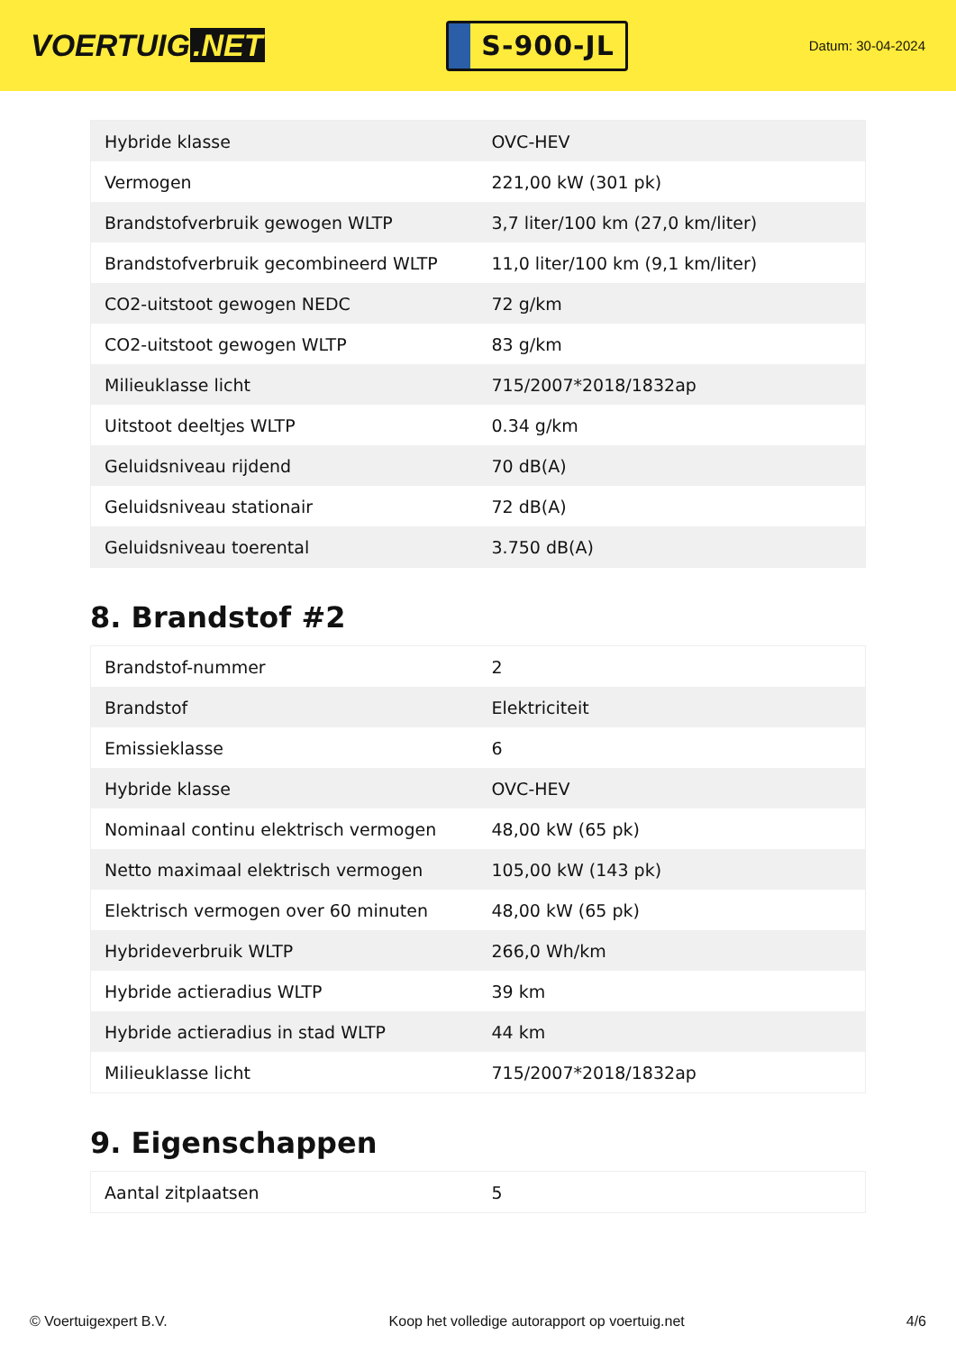VOERTUIG.NET
S-900-JL
Datum: 30-04-2024
| Hybride klasse | OVC-HEV |
| Vermogen | 221,00 kW (301 pk) |
| Brandstofverbruik gewogen WLTP | 3,7 liter/100 km (27,0 km/liter) |
| Brandstofverbruik gecombineerd WLTP | 11,0 liter/100 km (9,1 km/liter) |
| CO2-uitstoot gewogen NEDC | 72 g/km |
| CO2-uitstoot gewogen WLTP | 83 g/km |
| Milieuklasse licht | 715/2007*2018/1832ap |
| Uitstoot deeltjes WLTP | 0.34 g/km |
| Geluidsniveau rijdend | 70 dB(A) |
| Geluidsniveau stationair | 72 dB(A) |
| Geluidsniveau toerental | 3.750 dB(A) |
8. Brandstof #2
| Brandstof-nummer | 2 |
| Brandstof | Elektriciteit |
| Emissieklasse | 6 |
| Hybride klasse | OVC-HEV |
| Nominaal continu elektrisch vermogen | 48,00 kW (65 pk) |
| Netto maximaal elektrisch vermogen | 105,00 kW (143 pk) |
| Elektrisch vermogen over 60 minuten | 48,00 kW (65 pk) |
| Hybrideverbruik WLTP | 266,0 Wh/km |
| Hybride actieradius WLTP | 39 km |
| Hybride actieradius in stad WLTP | 44 km |
| Milieuklasse licht | 715/2007*2018/1832ap |
9. Eigenschappen
| Aantal zitplaatsen | 5 |
© Voertuigexpert B.V. Koop het volledige autorapport op voertuig.net 4/6